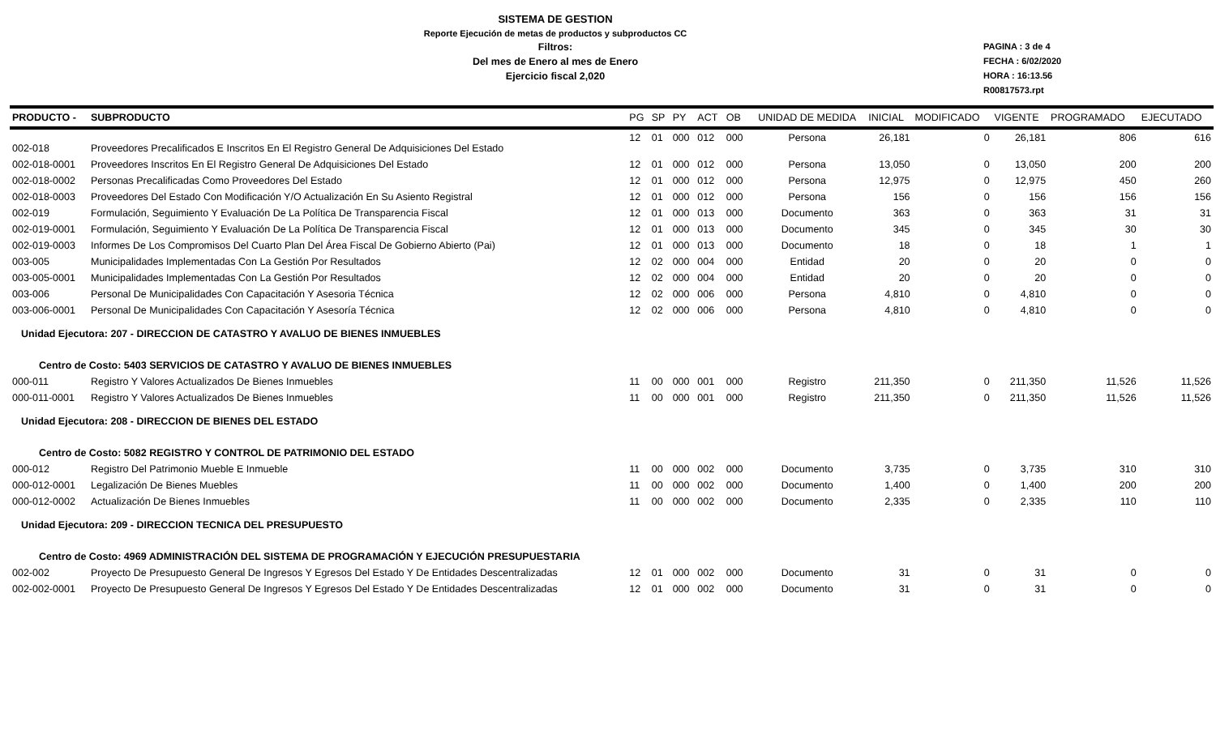SISTEMA DE GESTION
Reporte Ejecución de metas de productos y subproductos CC
Filtros:
Del mes de Enero al mes de Enero
Ejercicio fiscal 2,020
PAGINA : 3 de 4
FECHA : 6/02/2020
HORA : 16:13.56
R00817573.rpt
| PRODUCTO - | SUBPRODUCTO | PG | SP | PY | ACT | OB | UNIDAD DE MEDIDA | INICIAL | MODIFICADO | VIGENTE | PROGRAMADO | EJECUTADO |
| --- | --- | --- | --- | --- | --- | --- | --- | --- | --- | --- | --- | --- |
| 002-018 | Proveedores Precalificados E Inscritos En El Registro General De Adquisiciones Del Estado | 12 | 01 | 000 | 012 | 000 | Persona | 26,181 | 0 | 26,181 | 806 | 616 |
| 002-018-0001 | Proveedores Inscritos En El Registro General De Adquisiciones Del Estado | 12 | 01 | 000 | 012 | 000 | Persona | 13,050 | 0 | 13,050 | 200 | 200 |
| 002-018-0002 | Personas Precalificadas Como Proveedores Del Estado | 12 | 01 | 000 | 012 | 000 | Persona | 12,975 | 0 | 12,975 | 450 | 260 |
| 002-018-0003 | Proveedores Del Estado Con Modificación Y/O Actualización En Su Asiento Registral | 12 | 01 | 000 | 012 | 000 | Persona | 156 | 0 | 156 | 156 | 156 |
| 002-019 | Formulación, Seguimiento Y Evaluación De La Política De Transparencia Fiscal | 12 | 01 | 000 | 013 | 000 | Documento | 363 | 0 | 363 | 31 | 31 |
| 002-019-0001 | Formulación, Seguimiento Y Evaluación De La Política De Transparencia Fiscal | 12 | 01 | 000 | 013 | 000 | Documento | 345 | 0 | 345 | 30 | 30 |
| 002-019-0003 | Informes De Los Compromisos Del Cuarto Plan Del Área Fiscal De Gobierno Abierto (Pai) | 12 | 01 | 000 | 013 | 000 | Documento | 18 | 0 | 18 | 1 | 1 |
| 003-005 | Municipalidades Implementadas Con La Gestión Por Resultados | 12 | 02 | 000 | 004 | 000 | Entidad | 20 | 0 | 20 | 0 | 0 |
| 003-005-0001 | Municipalidades Implementadas Con La Gestión Por Resultados | 12 | 02 | 000 | 004 | 000 | Entidad | 20 | 0 | 20 | 0 | 0 |
| 003-006 | Personal De Municipalidades Con Capacitación Y Asesoria Técnica | 12 | 02 | 000 | 006 | 000 | Persona | 4,810 | 0 | 4,810 | 0 | 0 |
| 003-006-0001 | Personal De Municipalidades Con Capacitación Y Asesoría Técnica | 12 | 02 | 000 | 006 | 000 | Persona | 4,810 | 0 | 4,810 | 0 | 0 |
| Unidad Ejecutora: 207 - DIRECCION DE CATASTRO Y AVALUO DE BIENES INMUEBLES | | | | | | | | | | | | |
| Centro de Costo: 5403 SERVICIOS DE CATASTRO Y AVALUO DE BIENES INMUEBLES | | | | | | | | | | | | |
| 000-011 | Registro Y Valores Actualizados De Bienes Inmuebles | 11 | 00 | 000 | 001 | 000 | Registro | 211,350 | 0 | 211,350 | 11,526 | 11,526 |
| 000-011-0001 | Registro Y Valores Actualizados De Bienes Inmuebles | 11 | 00 | 000 | 001 | 000 | Registro | 211,350 | 0 | 211,350 | 11,526 | 11,526 |
| Unidad Ejecutora: 208 - DIRECCION DE BIENES DEL ESTADO | | | | | | | | | | | | |
| Centro de Costo: 5082 REGISTRO Y CONTROL DE PATRIMONIO DEL ESTADO | | | | | | | | | | | | |
| 000-012 | Registro Del Patrimonio Mueble E Inmueble | 11 | 00 | 000 | 002 | 000 | Documento | 3,735 | 0 | 3,735 | 310 | 310 |
| 000-012-0001 | Legalización De Bienes Muebles | 11 | 00 | 000 | 002 | 000 | Documento | 1,400 | 0 | 1,400 | 200 | 200 |
| 000-012-0002 | Actualización De Bienes Inmuebles | 11 | 00 | 000 | 002 | 000 | Documento | 2,335 | 0 | 2,335 | 110 | 110 |
| Unidad Ejecutora: 209 - DIRECCION TECNICA DEL PRESUPUESTO | | | | | | | | | | | | |
| Centro de Costo: 4969 ADMINISTRACIÓN DEL SISTEMA DE PROGRAMACIÓN Y EJECUCIÓN PRESUPUESTARIA | | | | | | | | | | | | |
| 002-002 | Proyecto De Presupuesto General De Ingresos Y Egresos Del Estado Y De Entidades Descentralizadas | 12 | 01 | 000 | 002 | 000 | Documento | 31 | 0 | 31 | 0 | 0 |
| 002-002-0001 | Proyecto De Presupuesto General De Ingresos Y Egresos Del Estado Y De Entidades Descentralizadas | 12 | 01 | 000 | 002 | 000 | Documento | 31 | 0 | 31 | 0 | 0 |